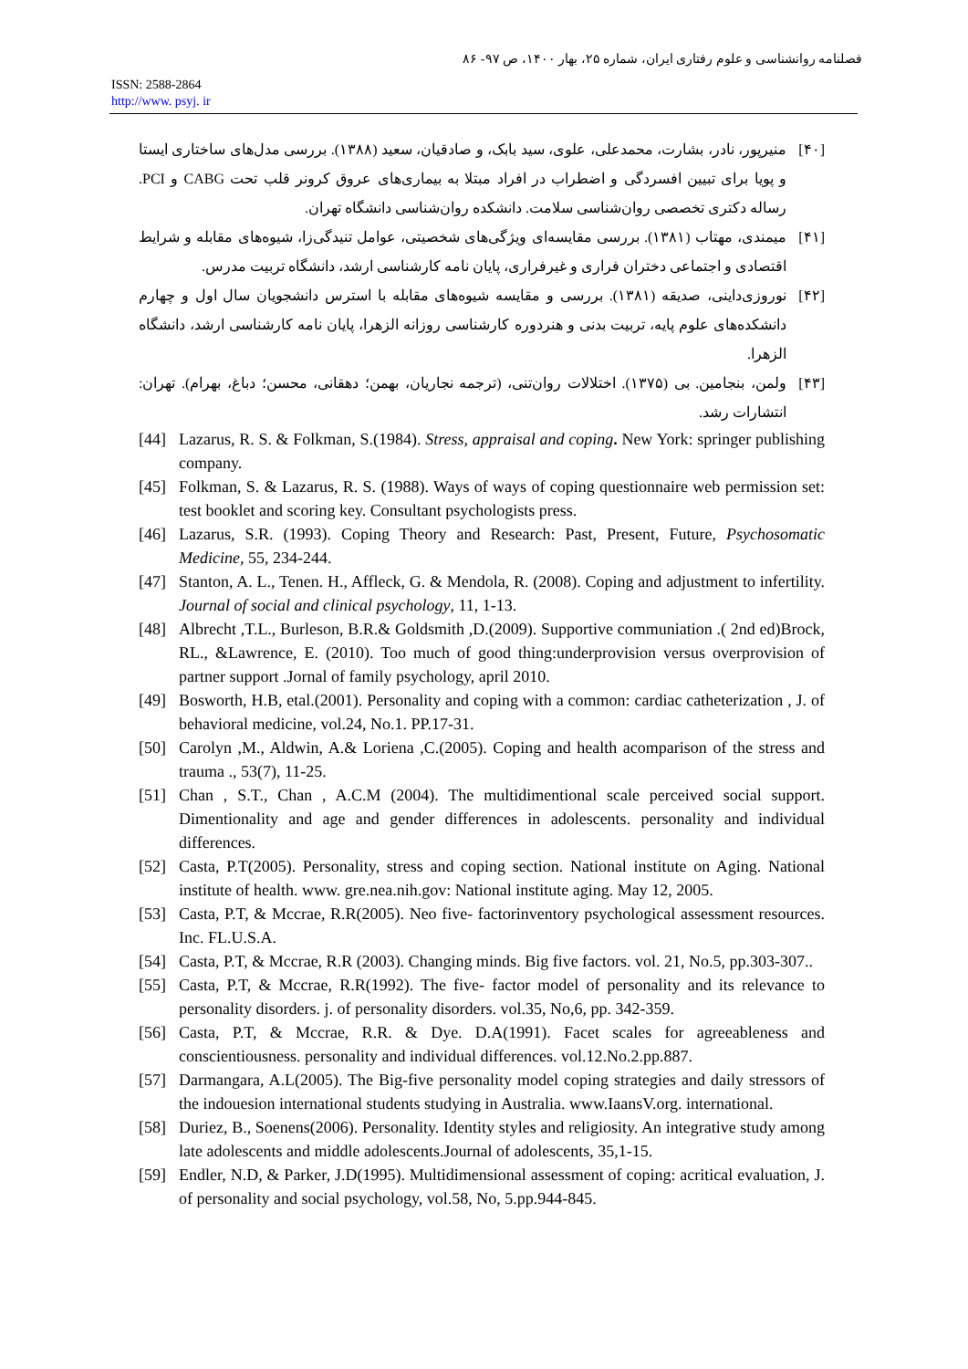فصلنامه روانشناسی و علوم رفتاری ایران، شماره ۲۵، بهار ۱۴۰۰، ص ۹۷- ۸۶
ISSN: 2588-2864
http://www. psyj. ir
[۴۰] منیرپور، نادر، بشارت، محمدعلی، علوی، سید بابک، و صادقیان، سعید (۱۳۸۸). بررسی مدل‌های ساختاری ایستا و پویا برای تبیین افسردگی و اضطراب در افراد مبتلا به بیماری‌های عروق کرونر قلب تحت CABG و PCI. رساله دکتری تخصصی روان‌شناسی سلامت. دانشکده روان‌شناسی دانشگاه تهران.
[۴۱] میمندی، مهتاب (۱۳۸۱). بررسی مقایسه‌ای ویژگی‌های شخصیتی، عوامل تنیدگی‌زا، شیوه‌های مقابله و شرایط اقتصادی و اجتماعی دختران فراری و غیرفراری، پایان نامه کارشناسی ارشد، دانشگاه تربیت مدرس.
[۴۲] نوروزی‌داینی، صدیقه (۱۳۸۱). بررسی و مقایسه شیوه‌های مقابله با استرس دانشجویان سال اول و چهارم دانشکده‌های علوم پایه، تربیت بدنی و هنردوره کارشناسی روزانه الزهرا، پایان نامه کارشناسی ارشد، دانشگاه الزهرا.
[۴۳] ولمن، بنجامین. بی (۱۳۷۵). اختلالات روان‌تنی، (ترجمه نجاریان، بهمن؛ دهقانی، محسن؛ دباغ، بهرام). تهران: انتشارات رشد.
[44] Lazarus, R. S. & Folkman, S.(1984). Stress, appraisal and coping. New York: springer publishing company.
[45] Folkman, S. & Lazarus, R. S. (1988). Ways of ways of coping questionnaire web permission set: test booklet and scoring key. Consultant psychologists press.
[46] Lazarus, S.R. (1993). Coping Theory and Research: Past, Present, Future, Psychosomatic Medicine, 55, 234-244.
[47] Stanton, A. L., Tenen. H., Affleck, G. & Mendola, R. (2008). Coping and adjustment to infertility. Journal of social and clinical psychology, 11, 1-13.
[48] Albrecht ,T.L., Burleson, B.R.& Goldsmith ,D.(2009). Supportive communiation .( 2nd ed)Brock, RL., &Lawrence, E. (2010). Too much of good thing:underprovision versus overprovision of partner support .Jornal of family psychology, april 2010.
[49] Bosworth, H.B, etal.(2001). Personality and coping with a common: cardiac catheterization , J. of behavioral medicine, vol.24, No.1. PP.17-31.
[50] Carolyn ,M., Aldwin, A.& Loriena ,C.(2005). Coping and health acomparison of the stress and trauma ., 53(7), 11-25.
[51] Chan , S.T., Chan , A.C.M (2004). The multidimentional scale perceived social support. Dimentionality and age and gender differences in adolescents. personality and individual differences.
[52] Casta, P.T(2005). Personality, stress and coping section. National institute on Aging. National institute of health. www. gre.nea.nih.gov: National institute aging. May 12, 2005.
[53] Casta, P.T, & Mccrae, R.R(2005). Neo five- factorinventory psychological assessment resources. Inc. FL.U.S.A.
[54] Casta, P.T, & Mccrae, R.R (2003). Changing minds. Big five factors. vol. 21, No.5, pp.303-307..
[55] Casta, P.T, & Mccrae, R.R(1992). The five- factor model of personality and its relevance to personality disorders. j. of personality disorders. vol.35, No,6, pp. 342-359.
[56] Casta, P.T, & Mccrae, R.R. & Dye. D.A(1991). Facet scales for agreeableness and conscientiousness. personality and individual differences. vol.12.No.2.pp.887.
[57] Darmangara, A.L(2005). The Big-five personality model coping strategies and daily stressors of the indouesion international students studying in Australia. www.IaansV.org. international.
[58] Duriez, B., Soenens(2006). Personality. Identity styles and religiosity. An integrative study among late adolescents and middle adolescents.Journal of adolescents, 35,1-15.
[59] Endler, N.D, & Parker, J.D(1995). Multidimensional assessment of coping: acritical evaluation, J. of personality and social psychology, vol.58, No, 5.pp.944-845.